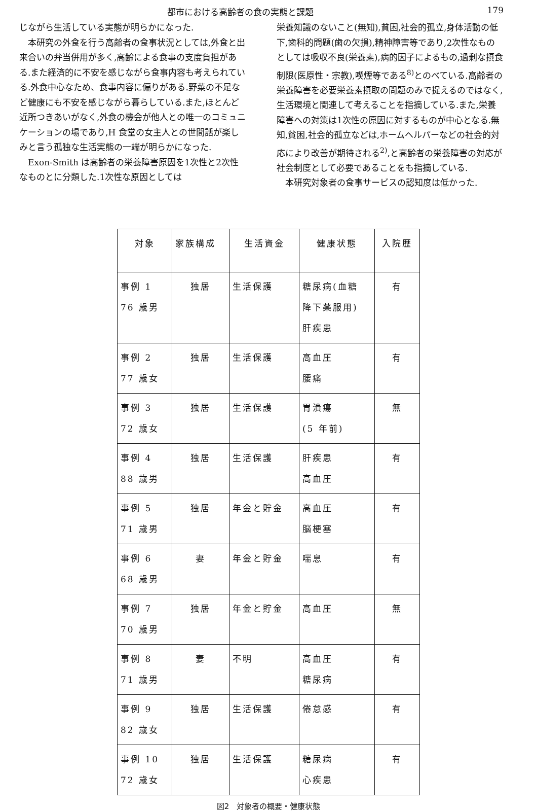都市における高齢者の食の実態と課題 179
じながら生活している実態が明らかになった.
本研究の外食を行う高齢者の食事状況としては,外食と出来合いの弁当併用が多く,高齢による食事の支度負担がある.また経済的に不安を感じながら食事内容も考えられている.外食中心なため、食事内容に偏りがある.野菜の不足など健康にも不安を感じながら暮らしている.また,ほとんど近所つきあいがなく,外食の機会が他人との唯一のコミュニケーションの場であり,H 食堂の女主人との世間話が楽しみと言う孤独な生活実態の一端が明らかになった.
Exon-Smith は高齢者の栄養障害原因を1次性と2次性なものとに分類した.1次性な原因としては
栄養知識のないこと(無知),貧困,社会的孤立,身体活動の低下,歯科的問題(歯の欠損),精神障害等であり,2次性なものとしては吸収不良(栄養素),病的因子によるもの,過剰な摂食制限(医原性・宗教),喫煙等である<sup>8)</sup>とのべている.高齢者の栄養障害を必要栄養素摂取の問題のみで捉えるのではなく,生活環境と関連して考えることを指摘している.また,栄養障害への対策は1次性の原因に対するものが中心となる.無知,貧困,社会的孤立などは,ホームヘルパーなどの社会的対応により改善が期待される<sup>2)</sup>,と高齢者の栄養障害の対応が社会制度として必要であることをも指摘している.
本研究対象者の食事サービスの認知度は低かった.
| 対象 | 家族構成 | 生活資金 | 健康状態 | 入院歴 |
| --- | --- | --- | --- | --- |
| 事例 1 76 歳男 | 独居 | 生活保護 | 糖尿病(血糖 降下薬服用) 肝疾患 | 有 |
| 事例 2 77 歳女 | 独居 | 生活保護 | 高血圧 腰痛 | 有 |
| 事例 3 72 歳女 | 独居 | 生活保護 | 胃潰瘍 (5 年前) | 無 |
| 事例 4 88 歳男 | 独居 | 生活保護 | 肝疾患 高血圧 | 有 |
| 事例 5 71 歳男 | 独居 | 年金と貯金 | 高血圧 脳梗塞 | 有 |
| 事例 6 68 歳男 | 妻 | 年金と貯金 | 喘息 | 有 |
| 事例 7 70 歳男 | 独居 | 年金と貯金 | 高血圧 | 無 |
| 事例 8 71 歳男 | 妻 | 不明 | 高血圧 糖尿病 | 有 |
| 事例 9 82 歳女 | 独居 | 生活保護 | 倦怠感 | 有 |
| 事例 10 72 歳女 | 独居 | 生活保護 | 糖尿病 心疾患 | 有 |
図2　対象者の概要・健康状態